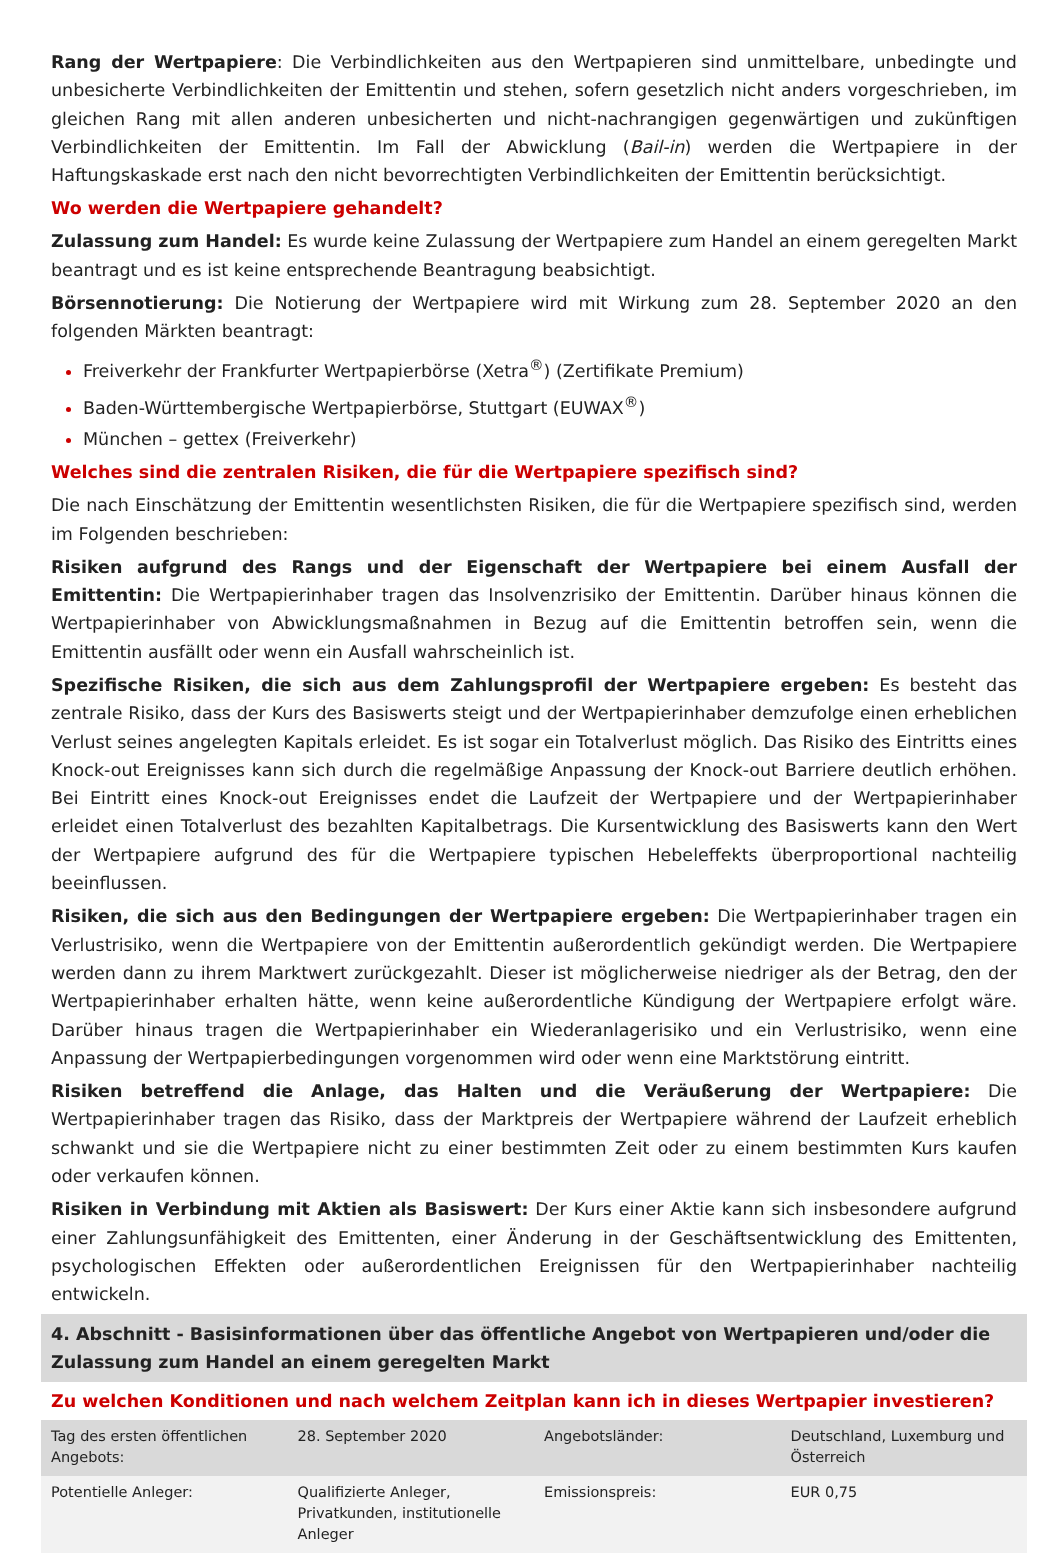Rang der Wertpapiere: Die Verbindlichkeiten aus den Wertpapieren sind unmittelbare, unbedingte und unbesicherte Verbindlichkeiten der Emittentin und stehen, sofern gesetzlich nicht anders vorgeschrieben, im gleichen Rang mit allen anderen unbesicherten und nicht-nachrangigen gegenwärtigen und zukünftigen Verbindlichkeiten der Emittentin. Im Fall der Abwicklung (Bail-in) werden die Wertpapiere in der Haftungskaskade erst nach den nicht bevorrechtigten Verbindlichkeiten der Emittentin berücksichtigt.
Wo werden die Wertpapiere gehandelt?
Zulassung zum Handel: Es wurde keine Zulassung der Wertpapiere zum Handel an einem geregelten Markt beantragt und es ist keine entsprechende Beantragung beabsichtigt.
Börsennotierung: Die Notierung der Wertpapiere wird mit Wirkung zum 28. September 2020 an den folgenden Märkten beantragt:
Freiverkehr der Frankfurter Wertpapierbörse (Xetra<sup>®</sup>) (Zertifikate Premium)
Baden-Württembergische Wertpapierbörse, Stuttgart (EUWAX<sup>®</sup>)
München – gettex (Freiverkehr)
Welches sind die zentralen Risiken, die für die Wertpapiere spezifisch sind?
Die nach Einschätzung der Emittentin wesentlichsten Risiken, die für die Wertpapiere spezifisch sind, werden im Folgenden beschrieben:
Risiken aufgrund des Rangs und der Eigenschaft der Wertpapiere bei einem Ausfall der Emittentin: Die Wertpapierinhaber tragen das Insolvenzrisiko der Emittentin. Darüber hinaus können die Wertpapierinhaber von Abwicklungsmaßnahmen in Bezug auf die Emittentin betroffen sein, wenn die Emittentin ausfällt oder wenn ein Ausfall wahrscheinlich ist.
Spezifische Risiken, die sich aus dem Zahlungsprofil der Wertpapiere ergeben: Es besteht das zentrale Risiko, dass der Kurs des Basiswerts steigt und der Wertpapierinhaber demzufolge einen erheblichen Verlust seines angelegten Kapitals erleidet. Es ist sogar ein Totalverlust möglich. Das Risiko des Eintritts eines Knock-out Ereignisses kann sich durch die regelmäßige Anpassung der Knock-out Barriere deutlich erhöhen. Bei Eintritt eines Knock-out Ereignisses endet die Laufzeit der Wertpapiere und der Wertpapierinhaber erleidet einen Totalverlust des bezahlten Kapitalbetrags. Die Kursentwicklung des Basiswerts kann den Wert der Wertpapiere aufgrund des für die Wertpapiere typischen Hebeleffekts überproportional nachteilig beeinflussen.
Risiken, die sich aus den Bedingungen der Wertpapiere ergeben: Die Wertpapierinhaber tragen ein Verlustrisiko, wenn die Wertpapiere von der Emittentin außerordentlich gekündigt werden. Die Wertpapiere werden dann zu ihrem Marktwert zurückgezahlt. Dieser ist möglicherweise niedriger als der Betrag, den der Wertpapierinhaber erhalten hätte, wenn keine außerordentliche Kündigung der Wertpapiere erfolgt wäre. Darüber hinaus tragen die Wertpapierinhaber ein Wiederanlagerisiko und ein Verlustrisiko, wenn eine Anpassung der Wertpapierbedingungen vorgenommen wird oder wenn eine Marktstörung eintritt.
Risiken betreffend die Anlage, das Halten und die Veräußerung der Wertpapiere: Die Wertpapierinhaber tragen das Risiko, dass der Marktpreis der Wertpapiere während der Laufzeit erheblich schwankt und sie die Wertpapiere nicht zu einer bestimmten Zeit oder zu einem bestimmten Kurs kaufen oder verkaufen können.
Risiken in Verbindung mit Aktien als Basiswert: Der Kurs einer Aktie kann sich insbesondere aufgrund einer Zahlungsunfähigkeit des Emittenten, einer Änderung in der Geschäftsentwicklung des Emittenten, psychologischen Effekten oder außerordentlichen Ereignissen für den Wertpapierinhaber nachteilig entwickeln.
4. Abschnitt - Basisinformationen über das öffentliche Angebot von Wertpapieren und/oder die Zulassung zum Handel an einem geregelten Markt
Zu welchen Konditionen und nach welchem Zeitplan kann ich in dieses Wertpapier investieren?
| Tag des ersten öffentlichen Angebots: | 28. September 2020 | Angebotsländer: | Deutschland, Luxemburg und Österreich |
| Potentielle Anleger: | Qualifizierte Anleger, Privatkunden, institutionelle Anleger | Emissionspreis: | EUR 0,75 |